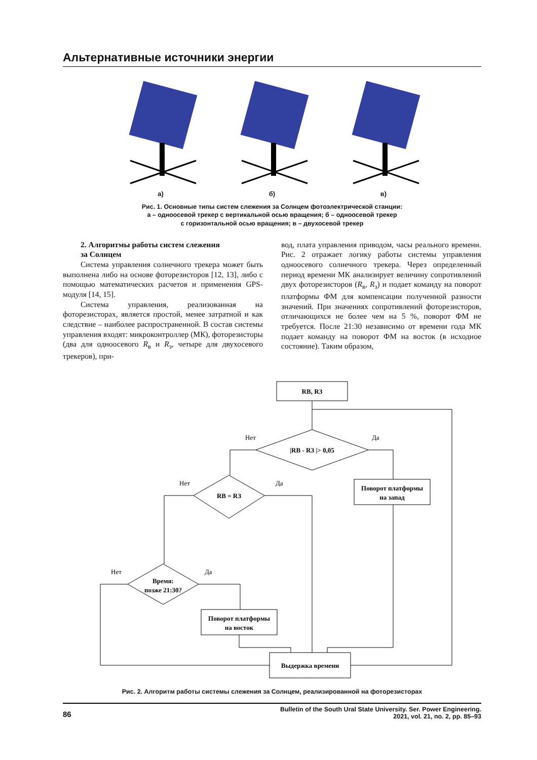Альтернативные источники энергии
а)
б)
в)
Рис. 1. Основные типы систем слежения за Солнцем фотоэлектрической станции:
а – одноосевой трекер с вертикальной осью вращения; б – одноосевой трекер
с горизонтальной осью вращения; в – двухосевой трекер
2. Алгоритмы работы систем слежения
за Солнцем
Система управления солнечного трекера может быть выполнена либо на основе фоторезисторов [12, 13], либо с помощью математических расчетов и применения GPS-модуля [14, 15].
Система управления, реализованная на фоторезисторах, является простой, менее затратной и как следствие – наиболее распространенной. В состав системы управления входят: микроконтроллер (МК), фоторезисторы (два для одноосевого R<sub>в</sub> и R<sub>з</sub>, четыре для двухосевого трекеров), при-
вод, плата управления приводом, часы реального времени. Рис. 2 отражает логику работы системы управления одноосевого солнечного трекера. Через определенный период времени МК анализирует величину сопротивлений двух фоторезисторов (R<sub>в</sub>, R<sub>з</sub>) и подает команду на поворот платформы ФМ для компенсации полученной разности значений. При значениях сопротивлений фоторезисторов, отличающихся не более чем на 5 %, поворот ФМ не требуется. После 21:30 независимо от времени года МК подает команду на поворот ФМ на восток (в исходное состояние). Таким образом,
RВ, RЗ
|RВ - RЗ |> 0,05
RВ = RЗ
Время:
позже 21:30?
Поворот платформы
на запад
Поворот платформы
на восток
Выдержка времени
Нет
Да
Нет
Да
Нет
Да
Рис. 2. Алгоритм работы системы слежения за Солнцем, реализированной на фоторезисторах
86 Bulletin of the South Ural State University. Ser. Power Engineering.
2021, vol. 21, no. 2, pp. 85–93